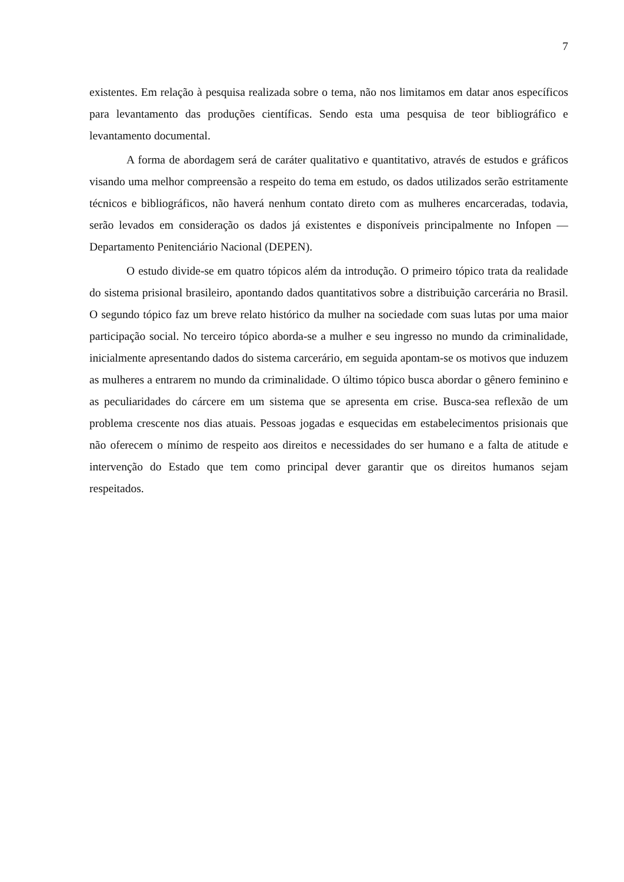7
existentes. Em relação à pesquisa realizada sobre o tema, não nos limitamos em datar anos específicos para levantamento das produções científicas. Sendo esta uma pesquisa de teor bibliográfico e levantamento documental.
A forma de abordagem será de caráter qualitativo e quantitativo, através de estudos e gráficos visando uma melhor compreensão a respeito do tema em estudo, os dados utilizados serão estritamente técnicos e bibliográficos, não haverá nenhum contato direto com as mulheres encarceradas, todavia, serão levados em consideração os dados já existentes e disponíveis principalmente no Infopen — Departamento Penitenciário Nacional (DEPEN).
O estudo divide-se em quatro tópicos além da introdução. O primeiro tópico trata da realidade do sistema prisional brasileiro, apontando dados quantitativos sobre a distribuição carcerária no Brasil. O segundo tópico faz um breve relato histórico da mulher na sociedade com suas lutas por uma maior participação social. No terceiro tópico aborda-se a mulher e seu ingresso no mundo da criminalidade, inicialmente apresentando dados do sistema carcerário, em seguida apontam-se os motivos que induzem as mulheres a entrarem no mundo da criminalidade. O último tópico busca abordar o gênero feminino e as peculiaridades do cárcere em um sistema que se apresenta em crise. Busca-sea reflexão de um problema crescente nos dias atuais. Pessoas jogadas e esquecidas em estabelecimentos prisionais que não oferecem o mínimo de respeito aos direitos e necessidades do ser humano e a falta de atitude e intervenção do Estado que tem como principal dever garantir que os direitos humanos sejam respeitados.